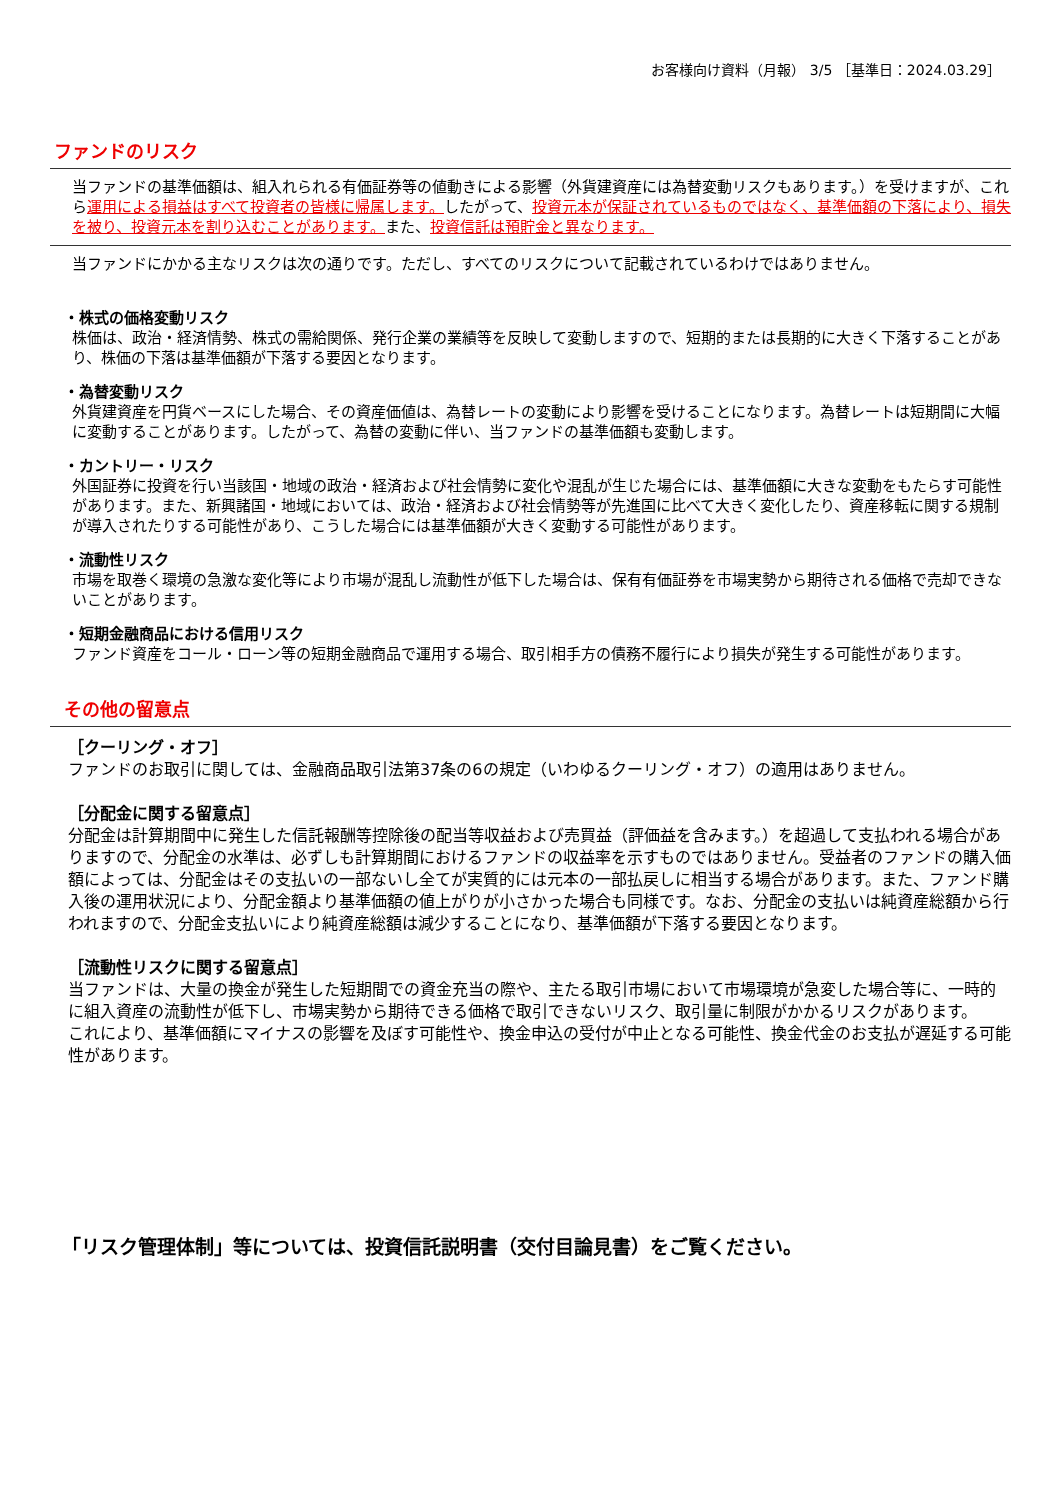お客様向け資料（月報） 3/5 ［基準日：2024.03.29］
ファンドのリスク
当ファンドの基準価額は、組入れられる有価証券等の値動きによる影響（外貨建資産には為替変動リスクもあります。）を受けますが、これら運用による損益はすべて投資者の皆様に帰属します。したがって、投資元本が保証されているものではなく、基準価額の下落により、損失を被り、投資元本を割り込むことがあります。また、投資信託は預貯金と異なります。
当ファンドにかかる主なリスクは次の通りです。ただし、すべてのリスクについて記載されているわけではありません。
・株式の価格変動リスク
株価は、政治・経済情勢、株式の需給関係、発行企業の業績等を反映して変動しますので、短期的または長期的に大きく下落することがあり、株価の下落は基準価額が下落する要因となります。
・為替変動リスク
外貨建資産を円貨ベースにした場合、その資産価値は、為替レートの変動により影響を受けることになります。為替レートは短期間に大幅に変動することがあります。したがって、為替の変動に伴い、当ファンドの基準価額も変動します。
・カントリー・リスク
外国証券に投資を行い当該国・地域の政治・経済および社会情勢に変化や混乱が生じた場合には、基準価額に大きな変動をもたらす可能性があります。また、新興諸国・地域においては、政治・経済および社会情勢等が先進国に比べて大きく変化したり、資産移転に関する規制が導入されたりする可能性があり、こうした場合には基準価額が大きく変動する可能性があります。
・流動性リスク
市場を取巻く環境の急激な変化等により市場が混乱し流動性が低下した場合は、保有有価証券を市場実勢から期待される価格で売却できないことがあります。
・短期金融商品における信用リスク
ファンド資産をコール・ローン等の短期金融商品で運用する場合、取引相手方の債務不履行により損失が発生する可能性があります。
その他の留意点
［クーリング・オフ］
ファンドのお取引に関しては、金融商品取引法第37条の6の規定（いわゆるクーリング・オフ）の適用はありません。
［分配金に関する留意点］
分配金は計算期間中に発生した信託報酬等控除後の配当等収益および売買益（評価益を含みます。）を超過して支払われる場合がありますので、分配金の水準は、必ずしも計算期間におけるファンドの収益率を示すものではありません。受益者のファンドの購入価額によっては、分配金はその支払いの一部ないし全てが実質的には元本の一部払戻しに相当する場合があります。また、ファンド購入後の運用状況により、分配金額より基準価額の値上がりが小さかった場合も同様です。なお、分配金の支払いは純資産総額から行われますので、分配金支払いにより純資産総額は減少することになり、基準価額が下落する要因となります。
［流動性リスクに関する留意点］
当ファンドは、大量の換金が発生した短期間での資金充当の際や、主たる取引市場において市場環境が急変した場合等に、一時的に組入資産の流動性が低下し、市場実勢から期待できる価格で取引できないリスク、取引量に制限がかかるリスクがあります。
これにより、基準価額にマイナスの影響を及ぼす可能性や、換金申込の受付が中止となる可能性、換金代金のお支払が遅延する可能性があります。
「リスク管理体制」等については、投資信託説明書（交付目論見書）をご覧ください。